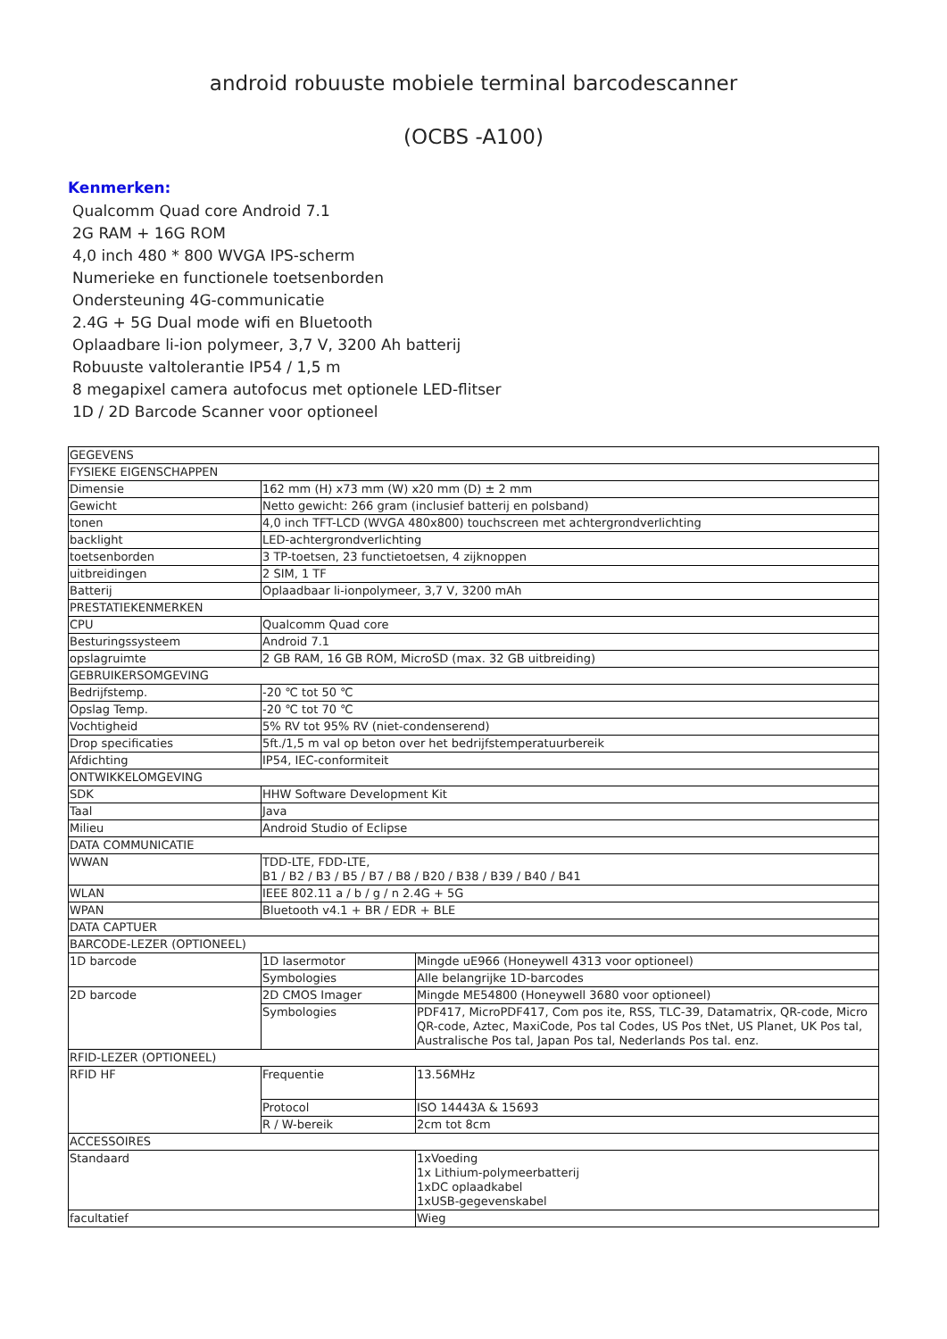android robuuste mobiele terminal barcodescanner
(OCBS -A100)
Kenmerken:
Qualcomm Quad core Android 7.1
2G RAM + 16G ROM
4,0 inch 480 * 800 WVGA IPS-scherm
Numerieke en functionele toetsenborden
Ondersteuning 4G-communicatie
2.4G + 5G Dual mode wifi en Bluetooth
Oplaadbare li-ion polymeer, 3,7 V, 3200 Ah batterij
Robuuste valtolerantie IP54 / 1,5 m
8 megapixel camera autofocus met optionele LED-flitser
1D / 2D Barcode Scanner voor optioneel
| GEGEVENS | | |
| FYSIEKE EIGENSCHAPPEN | | |
| Dimensie | 162 mm (H) x73 mm (W) x20 mm (D) ± 2 mm | |
| Gewicht | Netto gewicht: 266 gram (inclusief batterij en polsband) | |
| tonen | 4,0 inch TFT-LCD (WVGA 480x800) touchscreen met achtergrondverlichting | |
| backlight | LED-achtergrondverlichting | |
| toetsenborden | 3 TP-toetsen, 23 functietoetsen, 4 zijknoppen | |
| uitbreidingen | 2 SIM, 1 TF | |
| Batterij | Oplaadbaar li-ionpolymeer, 3,7 V, 3200 mAh | |
| PRESTATIEKENMERKEN | | |
| CPU | Qualcomm Quad core | |
| Besturingssysteem | Android 7.1 | |
| opslagruimte | 2 GB RAM, 16 GB ROM, MicroSD (max. 32 GB uitbreiding) | |
| GEBRUIKERSOMGEVING | | |
| Bedrijfstemp. | -20 ℃ tot 50 ℃ | |
| Opslag Temp. | -20 ℃ tot 70 ℃ | |
| Vochtigheid | 5% RV tot 95% RV (niet-condenserend) | |
| Drop specificaties | 5ft./1,5 m val op beton over het bedrijfstemperatuurbereik | |
| Afdichting | IP54, IEC-conformiteit | |
| ONTWIKKELOMGEVING | | |
| SDK | HHW Software Development Kit | |
| Taal | Java | |
| Milieu | Android Studio of Eclipse | |
| DATA COMMUNICATIE | | |
| WWAN | TDD-LTE, FDD-LTE, B1 / B2 / B3 / B5 / B7 / B8 / B20 / B38 / B39 / B40 / B41 | |
| WLAN | IEEE 802.11 a / b / g / n 2.4G + 5G | |
| WPAN | Bluetooth v4.1 + BR / EDR + BLE | |
| DATA CAPTUER | | |
| BARCODE-LEZER (OPTIONEEL) | | |
| 1D barcode | 1D lasermotor | Mingde uE966 (Honeywell 4313 voor optioneel) |
| | Symbologies | Alle belangrijke 1D-barcodes |
| 2D barcode | 2D CMOS Imager | Mingde ME54800 (Honeywell 3680 voor optioneel) |
| | Symbologies | PDF417, MicroPDF417, Com pos ite, RSS, TLC-39, Datamatrix, QR-code, Micro QR-code, Aztec, MaxiCode, Pos tal Codes, US Pos tNet, US Planet, UK Pos tal, Australische Pos tal, Japan Pos tal, Nederlands Pos tal. enz. |
| RFID-LEZER (OPTIONEEL) | | |
| RFID HF | Frequentie | 13.56MHz |
| | Protocol | ISO 14443A & 15693 |
| | R / W-bereik | 2cm tot 8cm |
| ACCESSOIRES | | |
| Standaard | | 1xVoeding 1x Lithium-polymeerbatterij 1xDC oplaadkabel 1xUSB-gegevenskabel |
| facultatief | | Wieg |